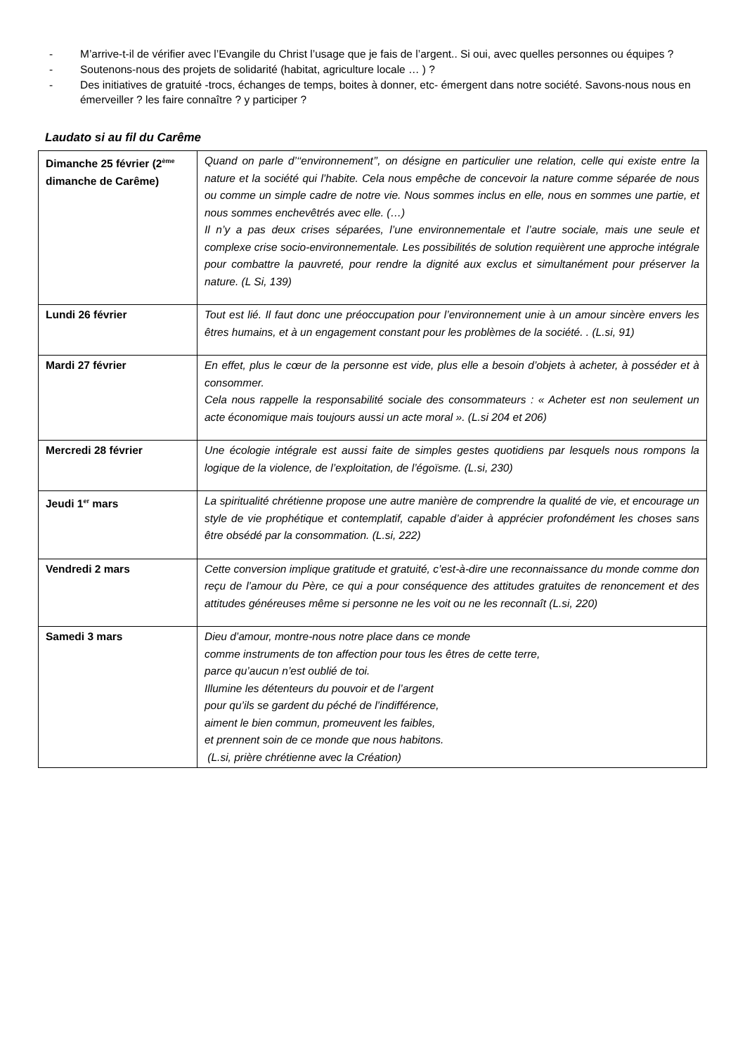- M’arrive-t-il de vérifier avec l’Evangile du Christ l’usage que je fais de l’argent.. Si oui, avec quelles personnes ou équipes ?
- Soutenons-nous des projets de solidarité (habitat, agriculture locale … ) ?
- Des initiatives de gratuité -trocs, échanges de temps, boites à donner, etc- émergent dans notre société. Savons-nous nous en émerveiller ? les faire connaître ? y participer ?
Laudato si au fil du Carême
| Dimanche 25 février (2<sup>ème</sup> dimanche de Carême) | Quand on parle d’‘‘environnement’’, on désigne en particulier une relation, celle qui existe entre la nature et la société qui l’habite. Cela nous empêche de concevoir la nature comme séparée de nous ou comme un simple cadre de notre vie. Nous sommes inclus en elle, nous en sommes une partie, et nous sommes enchevêtrés avec elle. (…) Il n’y a pas deux crises séparées, l’une environnementale et l’autre sociale, mais une seule et complexe crise socio-environnementale. Les possibilités de solution requièrent une approche intégrale pour combattre la pauvreté, pour rendre la dignité aux exclus et simultanément pour préserver la nature. (L Si, 139) |
| Lundi 26 février | Tout est lié. Il faut donc une préoccupation pour l’environnement unie à un amour sincère envers les êtres humains, et à un engagement constant pour les problèmes de la société. . (L.si, 91) |
| Mardi 27 février | En effet, plus le cœur de la personne est vide, plus elle a besoin d’objets à acheter, à posséder et à consommer. Cela nous rappelle la responsabilité sociale des consommateurs : « Acheter est non seulement un acte économique mais toujours aussi un acte moral ». (L.si 204 et 206) |
| Mercredi 28 février | Une écologie intégrale est aussi faite de simples gestes quotidiens par lesquels nous rompons la logique de la violence, de l’exploitation, de l’égoïsme. (L.si, 230) |
| Jeudi 1<sup>er</sup> mars | La spiritualité chrétienne propose une autre manière de comprendre la qualité de vie, et encourage un style de vie prophétique et contemplatif, capable d’aider à apprécier profondément les choses sans être obsédé par la consommation. (L.si, 222) |
| Vendredi 2 mars | Cette conversion implique gratitude et gratuité, c’est-à-dire une reconnaissance du monde comme don reçu de l’amour du Père, ce qui a pour conséquence des attitudes gratuites de renoncement et des attitudes généreuses même si personne ne les voit ou ne les reconnaît (L.si, 220) |
| Samedi 3 mars | Dieu d’amour, montre-nous notre place dans ce monde comme instruments de ton affection pour tous les êtres de cette terre, parce qu’aucun n’est oublié de toi. Illumine les détenteurs du pouvoir et de l’argent pour qu’ils se gardent du péché de l’indifférence, aiment le bien commun, promeuvent les faibles, et prennent soin de ce monde que nous habitons. (L.si, prière chrétienne avec la Création) |